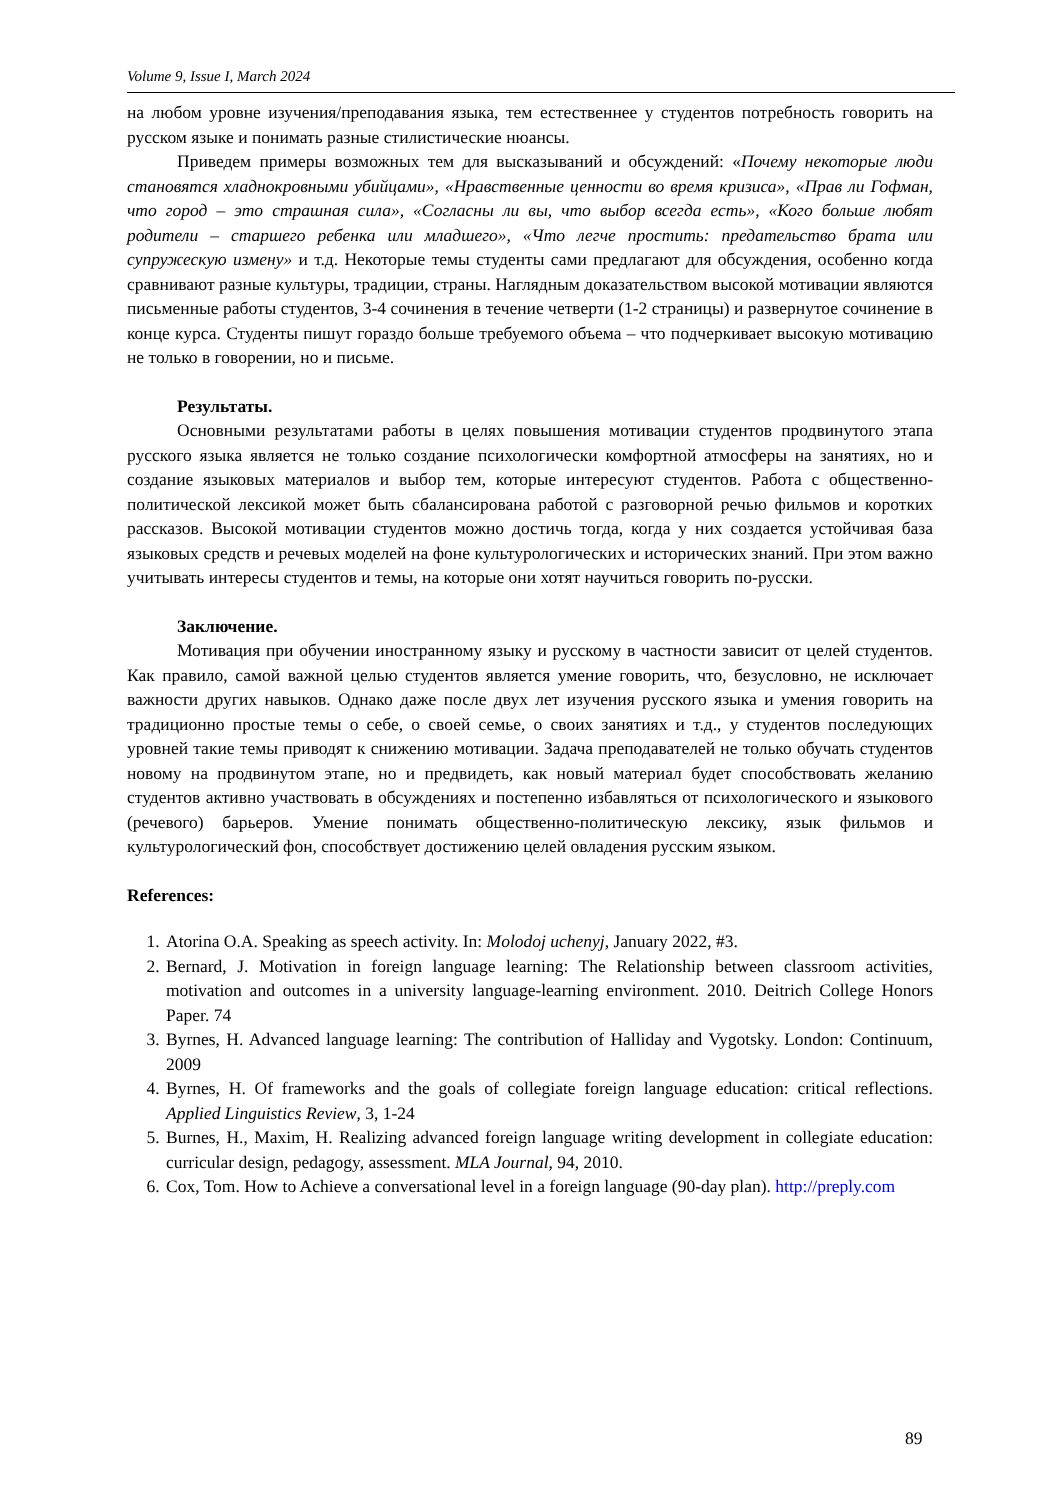Volume 9, Issue I, March 2024
на любом уровне изучения/преподавания языка, тем естественнее у студентов потребность говорить на русском языке и понимать разные стилистические нюансы.
Приведем примеры возможных тем для высказываний и обсуждений: «Почему некоторые люди становятся хладнокровными убийцами», «Нравственные ценности во время кризиса», «Прав ли Гофман, что город – это страшная сила», «Согласны ли вы, что выбор всегда есть», «Кого больше любят родители – старшего ребенка или младшего», «Что легче простить: предательство брата или супружескую измену» и т.д. Некоторые темы студенты сами предлагают для обсуждения, особенно когда сравнивают разные культуры, традиции, страны. Наглядным доказательством высокой мотивации являются письменные работы студентов, 3-4 сочинения в течение четверти (1-2 страницы) и развернутое сочинение в конце курса. Студенты пишут гораздо больше требуемого объема – что подчеркивает высокую мотивацию не только в говорении, но и письме.
Результаты.
Основными результатами работы в целях повышения мотивации студентов продвинутого этапа русского языка является не только создание психологически комфортной атмосферы на занятиях, но и создание языковых материалов и выбор тем, которые интересуют студентов. Работа с общественно-политической лексикой может быть сбалансирована работой с разговорной речью фильмов и коротких рассказов. Высокой мотивации студентов можно достичь тогда, когда у них создается устойчивая база языковых средств и речевых моделей на фоне культурологических и исторических знаний. При этом важно учитывать интересы студентов и темы, на которые они хотят научиться говорить по-русски.
Заключение.
Мотивация при обучении иностранному языку и русскому в частности зависит от целей студентов. Как правило, самой важной целью студентов является умение говорить, что, безусловно, не исключает важности других навыков. Однако даже после двух лет изучения русского языка и умения говорить на традиционно простые темы о себе, о своей семье, о своих занятиях и т.д., у студентов последующих уровней такие темы приводят к снижению мотивации. Задача преподавателей не только обучать студентов новому на продвинутом этапе, но и предвидеть, как новый материал будет способствовать желанию студентов активно участвовать в обсуждениях и постепенно избавляться от психологического и языкового (речевого) барьеров. Умение понимать общественно-политическую лексику, язык фильмов и культурологический фон, способствует достижению целей овладения русским языком.
References:
1. Atorina O.A. Speaking as speech activity. In: Molodoj uchenyj, January 2022, #3.
2. Bernard, J. Motivation in foreign language learning: The Relationship between classroom activities, motivation and outcomes in a university language-learning environment. 2010. Deitrich College Honors Paper. 74
3. Byrnes, H. Advanced language learning: The contribution of Halliday and Vygotsky. London: Continuum, 2009
4. Byrnes, H. Of frameworks and the goals of collegiate foreign language education: critical reflections. Applied Linguistics Review, 3, 1-24
5. Burnes, H., Maxim, H. Realizing advanced foreign language writing development in collegiate education: curricular design, pedagogy, assessment. MLA Journal, 94, 2010.
6. Cox, Tom. How to Achieve a conversational level in a foreign language (90-day plan). http://preply.com
89